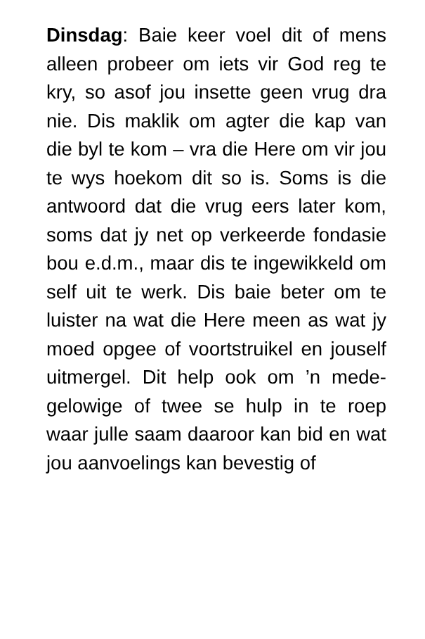Dinsdag: Baie keer voel dit of mens alleen probeer om iets vir God reg te kry, so asof jou insette geen vrug dra nie. Dis maklik om agter die kap van die byl te kom – vra die Here om vir jou te wys hoekom dit so is. Soms is die antwoord dat die vrug eers later kom, soms dat jy net op verkeerde fondasie bou e.d.m., maar dis te ingewikkeld om self uit te werk. Dis baie beter om te luister na wat die Here meen as wat jy moed opgee of voortstruikel en jouself uitmergel. Dit help ook om ’n mede-gelowige of twee se hulp in te roep waar julle saam daaroor kan bid en wat jou aanvoelings kan bevestig of